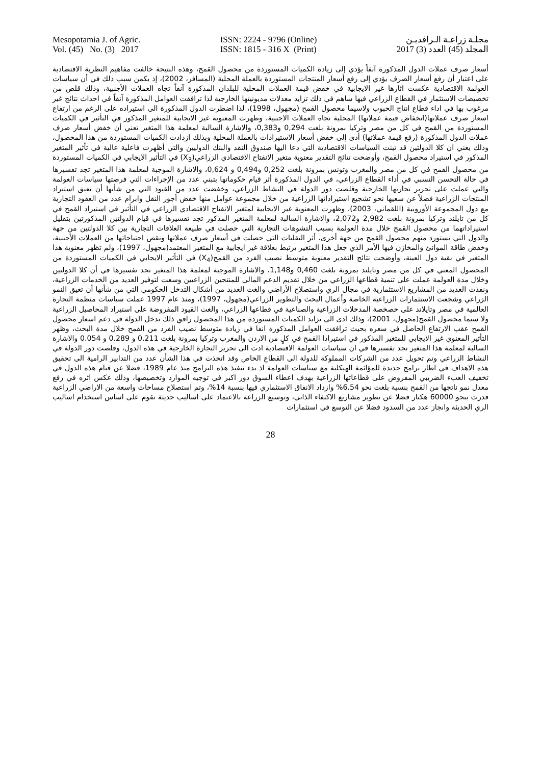Mesopotamia J. of Agric.
Vol. (45) No. (3) 2017
ISSN: 2224 - 9796 (Online)
ISSN: 1815 - 316 X (Print)
مجلـة زراعـة الـرافديـن
المجلد (45) العدد (3) 2017
أسعار صرف عملات الدول المذكورة آنفاً يؤدي إلى زيادة الكميات المستوردة من محصول القمح، وهذه النتيجة خالفت مفاهيم النظرية الاقتصادية على اعتبار أن رفع أسعار الصرف يؤدي إلى رفع أسعار المنتجات المستوردة بالعملة المحلية (المسافر، 2002)، إذ يكمن سبب ذلك في أن سياسات العولمة الاقتصادية عكست اثارها غير الايجابية في خفض قيمة العملات المحلية للبلدان المذكورة آنفاً تجاه العملات الأجنبية، وذلك قلص من تخصيصات الاستثمار في القطاع الزراعي فيها ساهم في ذلك تزايد معدلات مديونيتها الخارجية لذا ترافقت العوامل المذكورة آنفاً في احداث نتائج غير مرغوب بها في اداء قطاع انتاج الحبوب ولاسيما محصول القمح (مجهول، 1998)، لذا اضطرت الدول المذكورة الى استيراده على الرغم من ارتفاع اسعار صرف عملاتها(انخفاض قيمة عملاتها) المحلية تجاه العملات الاجنبية، وظهرت المعنوية غير الايجابية للمتغير المذكور في التأثير في الكميات المستوردة من القمح في كل من مصر وتركيا بمرونة بلغت 0,294 و0,383، والاشارة السالبة لمعلمة هذا المتغير تعني أن خفض أسعار صرف عملات الدول المذكورة (رفع قيمة عملاتها) أدى إلى خفض أسعار الاستيرادات بالعملة المحلية وبذلك ازدادت الكميات المستوردة من هذا المحصول، وذلك يعني ان كلا الدولتين قد تبنت السياسات الاقتصادية التي دعا اليها صندوق النقد والبنك الدوليين والتي أظهرت فاعلية عالية في تأثير المتغير المذكور في استيراد محصول القمح، وأوضحت نتائج التقدير معنوية متغير الانفتاح الاقتصادي الزراعي(X<sub>3</sub>) في التأثير الايجابي في الكميات المستوردة من محصول القمح في كل من مصر والمغرب وتونس بمرونة بلغت 0,252 و0,494 و 0,624، والاشارة الموجبة لمعلمة هذا المتغير تجد تفسيرها في حالة التحسن النسبي في أداء القطاع الزراعي، في الدول المذكورة أثر قيام حكوماتها بتبني عدد من الإجراءات التي فرضتها سياسات العولمة والتي عملت على تحرير تجارتها الخارجية وقلصت دور الدولة في النشاط الزراعي، وخفضت عدد من القيود التي من شأنها أن تعيق استيراد المنتجات الزراعية فضلاً عن سعيها نحو تشجيع استيراداتها الزراعية من خلال مجموعة عوامل منها خفض أجور النقل وابرام عدد من العقود التجارية مع دول المجموعة الأوروبية (اللقماني، 2003)، وظهرت المعنوية غير الايجابية لمتغير الانفتاح الاقتصادي الزراعي في التأثير في استيراد القمح في كل من تايلند وتركيا بمرونة بلغت 2,982 و2,072، والاشارة السالبة لمعلمة المتغير المذكور تجد تفسيرها في قيام الدولتين المذكورتين بتقليل استيراداتهما من محصول القمح خلال مدة العولمة بسبب التشوهات التجارية التي حصلت في طبيعة العلاقات التجارية بين كلا الدولتين من جهة والدول التي تستورد منهم محصول القمح من جهة أخرى، أثر التقلبات التي حصلت في أسعار صرف عملاتها ونقص احتياجاتها من العملات الأجنبية، وخفض طاقة الموانئ والمخازن فيها الأمر الذي جعل هذا المتغير يرتبط بعلاقة غير ايجابية مع المتغير المعتمد(مجهول، 1997)، ولم تظهر معنوية هذا المتغير في بقية دول العينة، وأوضحت نتائج التقدير معنوية متوسط نصيب الفرد من القمح(X<sub>4</sub>) في التأثير الايجابي في الكميات المستوردة من المحصول المعني في كل من مصر وتايلند بمرونة بلغت 0,460 و1,148، والاشارة الموجبة لمعلمة هذا المتغير تجد تفسيرها في أن كلا الدولتين وخلال مدة العولمة عملت على تنمية قطاعها الزراعي من خلال تقديم الدعم المالي للمنتجين الزراعيين وسعت لتوفير العديد من الخدمات الزراعية، ونفذت العديد من المشاريع الاستثمارية في مجال الري واستصلاح الأراضي والغت العديد من أشكال التدخل الحكومي التي من شأنها أن تعيق النمو الزراعي وشجعت الاستثمارات الزراعية الخاصة وأعمال البحث والتطوير الزراعي(مجهول، 1997)، ومنذ عام 1997 عملت سياسات منظمة التجارة العالمية في مصر وتايلاند على خصخصة المدخلات الزراعية والصناعية في قطاعها الزراعي، والغت القيود المفروضة على استيراد المحاصيل الزراعية ولا سيما محصول القمح(مجهول، 2001)، وذلك ادى الى تزايد الكميات المستوردة من هذا المحصول رافق ذلك تدخل الدولة في دعم اسعار محصول القمح عقب الارتفاع الحاصل في سعره بحيث ترافقت العوامل المذكورة انفا في زيادة متوسط نصيب الفرد من القمح خلال مدة البحث، وظهر التأثير المعنوي غير الايجابي للمتغير المذكور في استيرادا القمح في كلٍ من الاردن والمغرب وتركيا بمرونة بلغت 0.211 و 0.289 و 0.054 والاشارة السالبة لمعلمة هذا المتغير تجد تفسيرها في ان سياسات العولمة الاقتصادية ادت الى تحرير التجارة الخارجية في هذه الدول، وقلصت دور الدولة في النشاط الزراعي وتم تحويل عدد من الشركات المملوكة للدولة الى القطاع الخاص وقد اتخذت في هذا الشأن عدد من التدابير الرامية الى تحقيق هذه الاهداف في اطار برامج جديدة للمؤائمة الهيكلية مع سياسات العولمة اذ بدء تنفيذ هذه البرامج منذ عام 1989، فضلا عن قيام هذه الدول في تخفيف العبء الضريبي المفروض على قطاعاتها الزراعية بهدف اعطاء السوق دور اكبر في توجيه الموارد وتخصيصها، وذلك عكس اثره في رفع معدل نمو ناتجها من القمح بنسبة بلغت نحو 6.54% وازداد الانفاق الاستثماري فيها بنسبة 14%، وتم استصلاح مساحات واسعة من الاراضي الزراعية قدرت بنحو 60000 هكتار فضلا عن تطوير مشاريع الاكتفاء الذاتي، وتوسيع الزراعة بالاعتماد على اساليب حديثة تقوم على اساس استخدام اساليب الري الحديثة وانجاز عدد من السدود فضلا عن التوسع في استثمارات
28